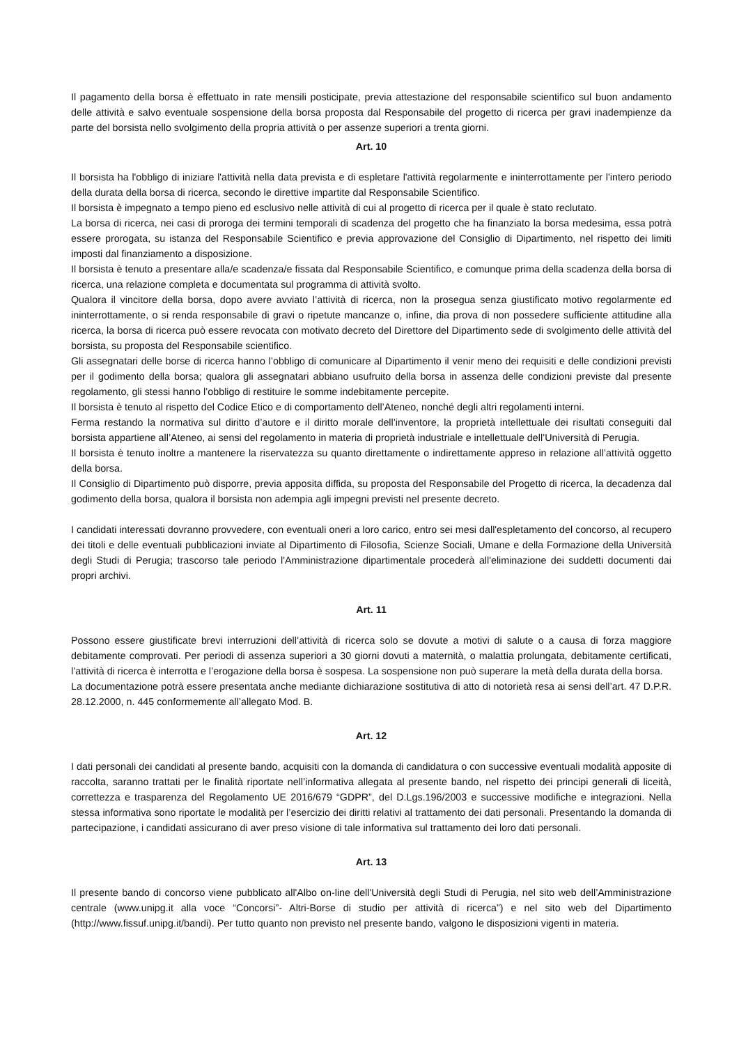Il pagamento della borsa è effettuato in rate mensili posticipate, previa attestazione del responsabile scientifico sul buon andamento delle attività e salvo eventuale sospensione della borsa proposta dal Responsabile del progetto di ricerca per gravi inadempienze da parte del borsista nello svolgimento della propria attività o per assenze superiori a trenta giorni.
Art. 10
Il borsista ha l'obbligo di iniziare l'attività nella data prevista e di espletare l'attività regolarmente e ininterrottamente per l'intero periodo della durata della borsa di ricerca, secondo le direttive impartite dal Responsabile Scientifico.
Il borsista è impegnato a tempo pieno ed esclusivo nelle attività di cui al progetto di ricerca per il quale è stato reclutato.
La borsa di ricerca, nei casi di proroga dei termini temporali di scadenza del progetto che ha finanziato la borsa medesima, essa potrà essere prorogata, su istanza del Responsabile Scientifico e previa approvazione del Consiglio di Dipartimento, nel rispetto dei limiti imposti dal finanziamento a disposizione.
Il borsista è tenuto a presentare alla/e scadenza/e fissata dal Responsabile Scientifico, e comunque prima della scadenza della borsa di ricerca, una relazione completa e documentata sul programma di attività svolto.
Qualora il vincitore della borsa, dopo avere avviato l’attività di ricerca, non la prosegua senza giustificato motivo regolarmente ed ininterrottamente, o si renda responsabile di gravi o ripetute mancanze o, infine, dia prova di non possedere sufficiente attitudine alla ricerca, la borsa di ricerca può essere revocata con motivato decreto del Direttore del Dipartimento sede di svolgimento delle attività del borsista, su proposta del Responsabile scientifico.
Gli assegnatari delle borse di ricerca hanno l’obbligo di comunicare al Dipartimento il venir meno dei requisiti e delle condizioni previsti per il godimento della borsa; qualora gli assegnatari abbiano usufruito della borsa in assenza delle condizioni previste dal presente regolamento, gli stessi hanno l’obbligo di restituire le somme indebitamente percepite.
Il borsista è tenuto al rispetto del Codice Etico e di comportamento dell’Ateneo, nonché degli altri regolamenti interni.
Ferma restando la normativa sul diritto d’autore e il diritto morale dell’inventore, la proprietà intellettuale dei risultati conseguiti dal borsista appartiene all’Ateneo, ai sensi del regolamento in materia di proprietà industriale e intellettuale dell’Università di Perugia.
Il borsista è tenuto inoltre a mantenere la riservatezza su quanto direttamente o indirettamente appreso in relazione all’attività oggetto della borsa.
Il Consiglio di Dipartimento può disporre, previa apposita diffida, su proposta del Responsabile del Progetto di ricerca, la decadenza dal godimento della borsa, qualora il borsista non adempia agli impegni previsti nel presente decreto.
I candidati interessati dovranno provvedere, con eventuali oneri a loro carico, entro sei mesi dall'espletamento del concorso, al recupero dei titoli e delle eventuali pubblicazioni inviate al Dipartimento di Filosofia, Scienze Sociali, Umane e della Formazione della Università degli Studi di Perugia; trascorso tale periodo l'Amministrazione dipartimentale procederà all'eliminazione dei suddetti documenti dai propri archivi.
Art. 11
Possono essere giustificate brevi interruzioni dell’attività di ricerca solo se dovute a motivi di salute o a causa di forza maggiore debitamente comprovati. Per periodi di assenza superiori a 30 giorni dovuti a maternità, o malattia prolungata, debitamente certificati, l’attività di ricerca è interrotta e l’erogazione della borsa è sospesa. La sospensione non può superare la metà della durata della borsa.
La documentazione potrà essere presentata anche mediante dichiarazione sostitutiva di atto di notorietà resa ai sensi dell’art. 47 D.P.R. 28.12.2000, n. 445 conformemente all’allegato Mod. B.
Art. 12
I dati personali dei candidati al presente bando, acquisiti con la domanda di candidatura o con successive eventuali modalità apposite di raccolta, saranno trattati per le finalità riportate nell’informativa allegata al presente bando, nel rispetto dei principi generali di liceità, correttezza e trasparenza del Regolamento UE 2016/679 “GDPR”, del D.Lgs.196/2003 e successive modifiche e integrazioni. Nella stessa informativa sono riportate le modalità per l’esercizio dei diritti relativi al trattamento dei dati personali. Presentando la domanda di partecipazione, i candidati assicurano di aver preso visione di tale informativa sul trattamento dei loro dati personali.
Art. 13
Il presente bando di concorso viene pubblicato all'Albo on-line dell'Università degli Studi di Perugia, nel sito web dell’Amministrazione centrale (www.unipg.it alla voce “Concorsi”- Altri-Borse di studio per attività di ricerca”) e nel sito web del Dipartimento (http://www.fissuf.unipg.it/bandi). Per tutto quanto non previsto nel presente bando, valgono le disposizioni vigenti in materia.